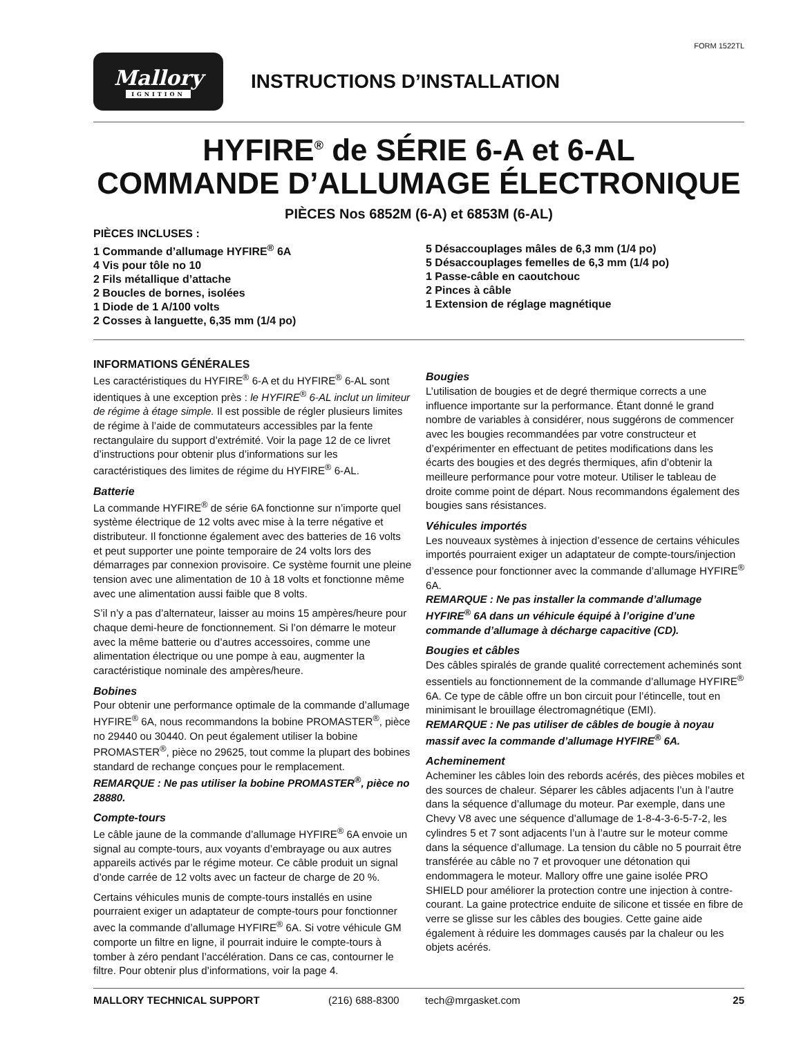FORM 1522TL
Mallory
IGNITION
INSTRUCTIONS D’INSTALLATION
HYFIRE<sup>®</sup> de SÉRIE 6-A et 6-AL
COMMANDE D’ALLUMAGE ÉLECTRONIQUE
PIÈCES Nos 6852M (6-A) et 6853M (6-AL)
PIÈCES INCLUSES :
1 Commande d’allumage HYFIRE<sup>®</sup> 6A
4 Vis pour tôle no 10
2 Fils métallique d’attache
2 Boucles de bornes, isolées
1 Diode de 1 A/100 volts
2 Cosses à languette, 6,35 mm (1/4 po)
5 Désaccouplages mâles de 6,3 mm (1/4 po)
5 Désaccouplages femelles de 6,3 mm (1/4 po)
1 Passe-câble en caoutchouc
2 Pinces à câble
1 Extension de réglage magnétique
INFORMATIONS GÉNÉRALES
Les caractéristiques du HYFIRE<sup>®</sup> 6-A et du HYFIRE<sup>®</sup> 6-AL sont identiques à une exception près : le HYFIRE<sup>®</sup> 6-AL inclut un limiteur de régime à étage simple. Il est possible de régler plusieurs limites de régime à l’aide de commutateurs accessibles par la fente rectangulaire du support d’extrémité. Voir la page 12 de ce livret d’instructions pour obtenir plus d’informations sur les caractéristiques des limites de régime du HYFIRE<sup>®</sup> 6-AL.
Batterie
La commande HYFIRE<sup>®</sup> de série 6A fonctionne sur n’importe quel système électrique de 12 volts avec mise à la terre négative et distributeur. Il fonctionne également avec des batteries de 16 volts et peut supporter une pointe temporaire de 24 volts lors des démarrages par connexion provisoire. Ce système fournit une pleine tension avec une alimentation de 10 à 18 volts et fonctionne même avec une alimentation aussi faible que 8 volts.
S’il n’y a pas d’alternateur, laisser au moins 15 ampères/heure pour chaque demi-heure de fonctionnement. Si l’on démarre le moteur avec la même batterie ou d’autres accessoires, comme une alimentation électrique ou une pompe à eau, augmenter la caractéristique nominale des ampères/heure.
Bobines
Pour obtenir une performance optimale de la commande d’allumage HYFIRE<sup>®</sup> 6A, nous recommandons la bobine PROMASTER<sup>®</sup>, pièce no 29440 ou 30440. On peut également utiliser la bobine PROMASTER<sup>®</sup>, pièce no 29625, tout comme la plupart des bobines standard de rechange conçues pour le remplacement.
REMARQUE : Ne pas utiliser la bobine PROMASTER<sup>®</sup>, pièce no 28880.
Compte-tours
Le câble jaune de la commande d’allumage HYFIRE<sup>®</sup> 6A envoie un signal au compte-tours, aux voyants d’embrayage ou aux autres appareils activés par le régime moteur. Ce câble produit un signal d’onde carrée de 12 volts avec un facteur de charge de 20 %.
Certains véhicules munis de compte-tours installés en usine pourraient exiger un adaptateur de compte-tours pour fonctionner avec la commande d’allumage HYFIRE<sup>®</sup> 6A. Si votre véhicule GM comporte un filtre en ligne, il pourrait induire le compte-tours à tomber à zéro pendant l’accélération. Dans ce cas, contourner le filtre. Pour obtenir plus d’informations, voir la page 4.
Bougies
L’utilisation de bougies et de degré thermique corrects a une influence importante sur la performance. Étant donné le grand nombre de variables à considérer, nous suggérons de commencer avec les bougies recommandées par votre constructeur et d’expérimenter en effectuant de petites modifications dans les écarts des bougies et des degrés thermiques, afin d’obtenir la meilleure performance pour votre moteur. Utiliser le tableau de droite comme point de départ. Nous recommandons également des bougies sans résistances.
Véhicules importés
Les nouveaux systèmes à injection d’essence de certains véhicules importés pourraient exiger un adaptateur de compte-tours/injection d’essence pour fonctionner avec la commande d’allumage HYFIRE<sup>®</sup> 6A.
REMARQUE : Ne pas installer la commande d’allumage HYFIRE<sup>®</sup> 6A dans un véhicule équipé à l’origine d’une commande d’allumage à décharge capacitive (CD).
Bougies et câbles
Des câbles spiralés de grande qualité correctement acheminés sont essentiels au fonctionnement de la commande d’allumage HYFIRE<sup>®</sup> 6A. Ce type de câble offre un bon circuit pour l’étincelle, tout en minimisant le brouillage électromagnétique (EMI).
REMARQUE : Ne pas utiliser de câbles de bougie à noyau massif avec la commande d’allumage HYFIRE<sup>®</sup> 6A.
Acheminement
Acheminer les câbles loin des rebords acérés, des pièces mobiles et des sources de chaleur. Séparer les câbles adjacents l’un à l’autre dans la séquence d’allumage du moteur. Par exemple, dans une Chevy V8 avec une séquence d’allumage de 1-8-4-3-6-5-7-2, les cylindres 5 et 7 sont adjacents l’un à l’autre sur le moteur comme dans la séquence d’allumage. La tension du câble no 5 pourrait être transférée au câble no 7 et provoquer une détonation qui endommagera le moteur. Mallory offre une gaine isolée PRO SHIELD pour améliorer la protection contre une injection à contre-courant. La gaine protectrice enduite de silicone et tissée en fibre de verre se glisse sur les câbles des bougies. Cette gaine aide également à réduire les dommages causés par la chaleur ou les objets acérés.
MALLORY TECHNICAL SUPPORT (216) 688-8300 tech@mrgasket.com 25